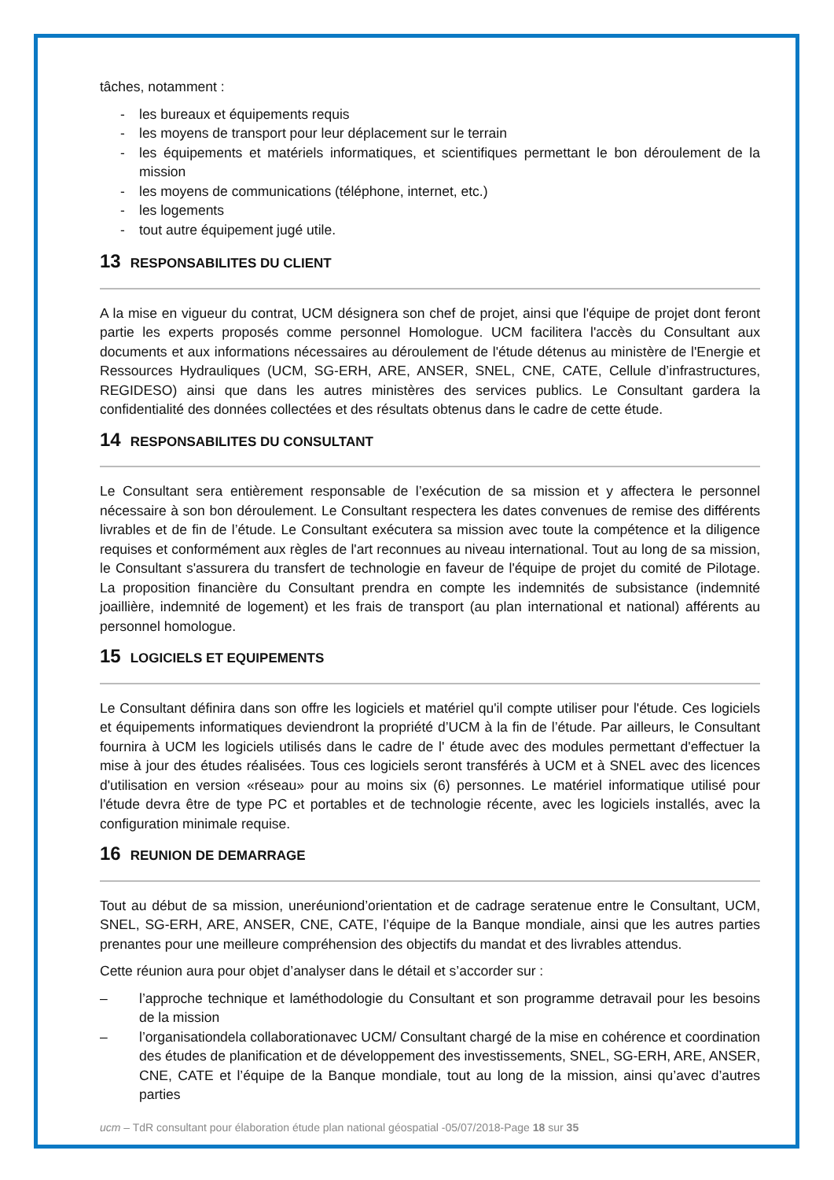tâches, notamment :
- les bureaux et équipements requis
- les moyens de transport pour leur déplacement sur le terrain
- les équipements et matériels informatiques, et scientifiques permettant le bon déroulement de la mission
- les moyens de communications (téléphone, internet, etc.)
- les logements
- tout autre équipement jugé utile.
13 RESPONSABILITES DU CLIENT
A la mise en vigueur du contrat, UCM désignera son chef de projet, ainsi que l'équipe de projet dont feront partie les experts proposés comme personnel Homologue. UCM facilitera l'accès du Consultant aux documents et aux informations nécessaires au déroulement de l'étude détenus au ministère de l'Energie et Ressources Hydrauliques (UCM, SG-ERH, ARE, ANSER, SNEL, CNE, CATE, Cellule d’infrastructures, REGIDESO) ainsi que dans les autres ministères des services publics. Le Consultant gardera la confidentialité des données collectées et des résultats obtenus dans le cadre de cette étude.
14 RESPONSABILITES DU CONSULTANT
Le Consultant sera entièrement responsable de l’exécution de sa mission et y affectera le personnel nécessaire à son bon déroulement. Le Consultant respectera les dates convenues de remise des différents livrables et de fin de l’étude. Le Consultant exécutera sa mission avec toute la compétence et la diligence requises et conformément aux règles de l'art reconnues au niveau international. Tout au long de sa mission, le Consultant s'assurera du transfert de technologie en faveur de l'équipe de projet du comité de Pilotage. La proposition financière du Consultant prendra en compte les indemnités de subsistance (indemnité joaillière, indemnité de logement) et les frais de transport (au plan international et national) afférents au personnel homologue.
15 LOGICIELS ET EQUIPEMENTS
Le Consultant définira dans son offre les logiciels et matériel qu'il compte utiliser pour l'étude. Ces logiciels et équipements informatiques deviendront la propriété d’UCM à la fin de l’étude. Par ailleurs, le Consultant fournira à UCM les logiciels utilisés dans le cadre de l' étude avec des modules permettant d'effectuer la mise à jour des études réalisées. Tous ces logiciels seront transférés à UCM et à SNEL avec des licences d'utilisation en version «réseau» pour au moins six (6) personnes. Le matériel informatique utilisé pour l'étude devra être de type PC et portables et de technologie récente, avec les logiciels installés, avec la configuration minimale requise.
16 REUNION DE DEMARRAGE
Tout au début de sa mission, uneréuniond’orientation et de cadrage seratenue entre le Consultant, UCM, SNEL, SG-ERH, ARE, ANSER, CNE, CATE, l’équipe de la Banque mondiale, ainsi que les autres parties prenantes pour une meilleure compréhension des objectifs du mandat et des livrables attendus.
Cette réunion aura pour objet d’analyser dans le détail et s’accorder sur :
– l’approche technique et laméthodologie du Consultant et son programme detravail pour les besoins de la mission
– l’organisationdela collaborationavec UCM/ Consultant chargé de la mise en cohérence et coordination des études de planification et de développement des investissements, SNEL, SG-ERH, ARE, ANSER, CNE, CATE et l’équipe de la Banque mondiale, tout au long de la mission, ainsi qu’avec d’autres parties
ucm – TdR consultant pour élaboration étude plan national géospatial -05/07/2018-Page 18 sur 35